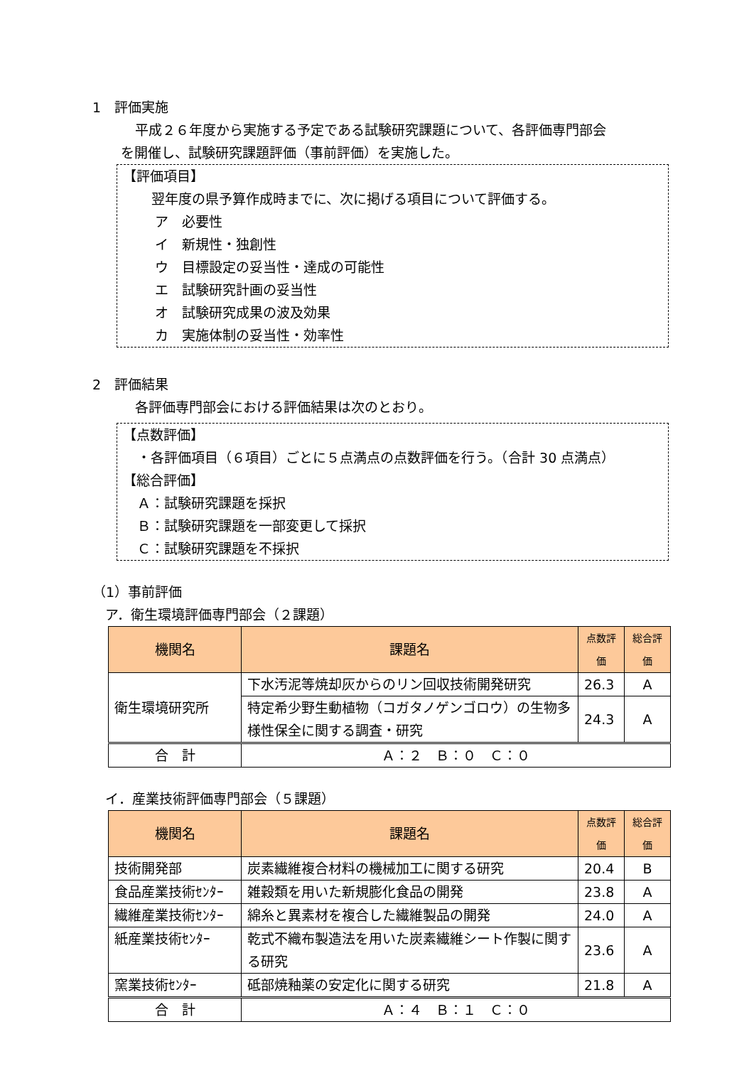1　評価実施
平成２６年度から実施する予定である試験研究課題について、各評価専門部会
を開催し、試験研究課題評価（事前評価）を実施した。
【評価項目】
翌年度の県予算作成時までに、次に掲げる項目について評価する。
ア　必要性
イ　新規性・独創性
ウ　目標設定の妥当性・達成の可能性
エ　試験研究計画の妥当性
オ　試験研究成果の波及効果
カ　実施体制の妥当性・効率性
2　評価結果
各評価専門部会における評価結果は次のとおり。
【点数評価】
・各評価項目（６項目）ごとに５点満点の点数評価を行う。（合計 30 点満点）
【総合評価】
Ａ：試験研究課題を採択
Ｂ：試験研究課題を一部変更して採択
Ｃ：試験研究課題を不採択
（1）事前評価
ア．衛生環境評価専門部会（２課題）
| 機関名 | 課題名 | 点数評価 | 総合評価 |
| --- | --- | --- | --- |
| 衛生環境研究所 | 下水汚泥等焼却灰からのリン回収技術開発研究 | 26.3 | A |
| | 特定希少野生動植物（コガタノゲンゴロウ）の生物多様性保全に関する調査・研究 | 24.3 | A |
| 合 計 | Ａ：２ Ｂ：０ Ｃ：０ | | |
イ．産業技術評価専門部会（５課題）
| 機関名 | 課題名 | 点数評価 | 総合評価 |
| --- | --- | --- | --- |
| 技術開発部 | 炭素繊維複合材料の機械加工に関する研究 | 20.4 | B |
| 食品産業技術ｾﾝﾀｰ | 雑穀類を用いた新規膨化食品の開発 | 23.8 | A |
| 繊維産業技術ｾﾝﾀｰ | 綿糸と異素材を複合した繊維製品の開発 | 24.0 | A |
| 紙産業技術ｾﾝﾀｰ | 乾式不織布製造法を用いた炭素繊維シート作製に関する研究 | 23.6 | A |
| 窯業技術ｾﾝﾀｰ | 砥部焼釉薬の安定化に関する研究 | 21.8 | A |
| 合 計 | Ａ：４ Ｂ：１ Ｃ：０ | | |